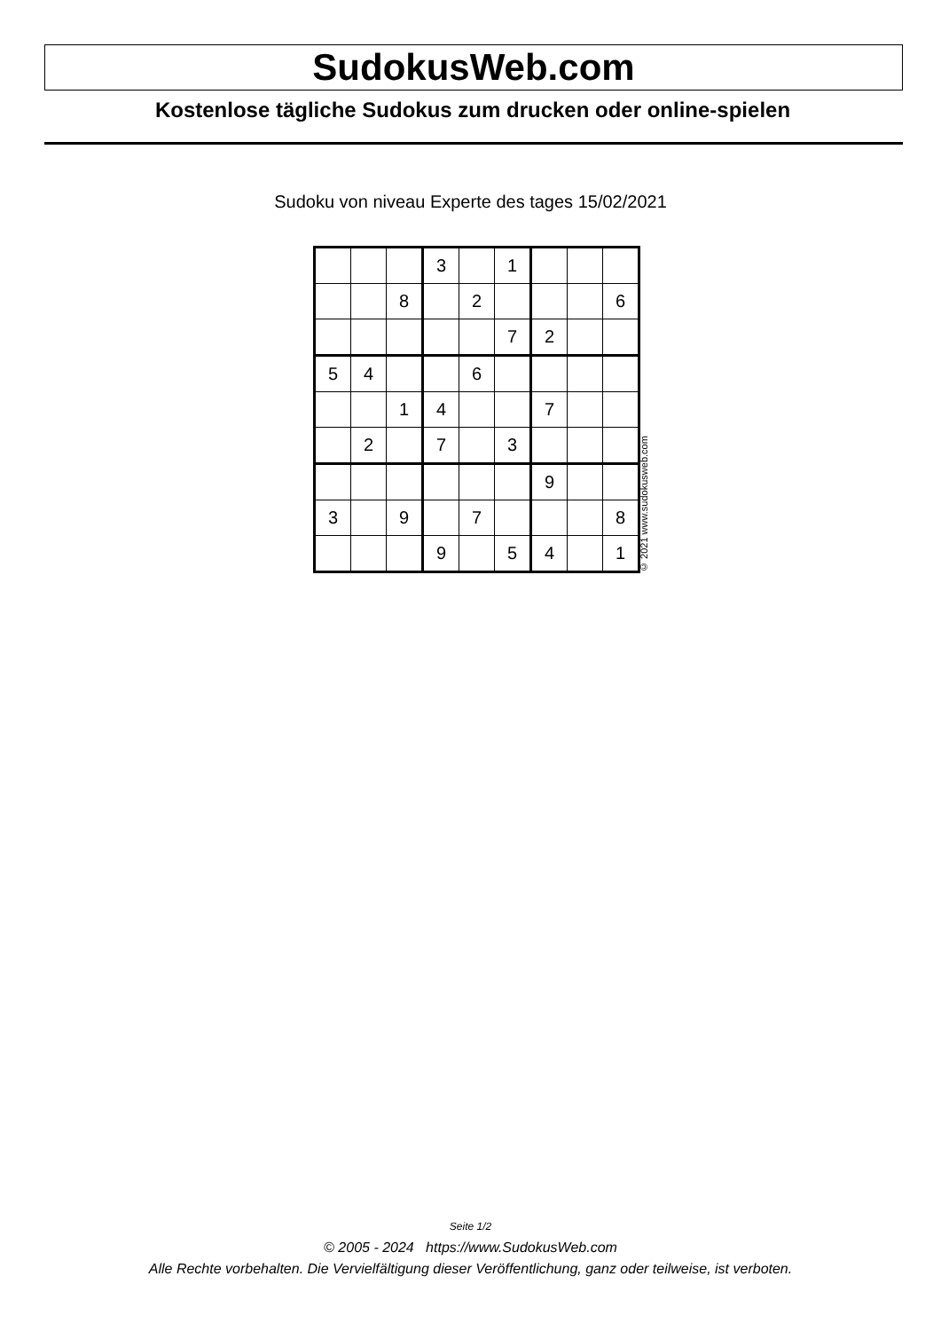SudokusWeb.com
Kostenlose tägliche Sudokus zum drucken oder online-spielen
Sudoku von niveau Experte des tages 15/02/2021
| | | | 3 | | 1 | | | |
| | | 8 | | 2 | | | | 6 |
| | | | | | 7 | 2 | | |
| 5 | 4 | | | 6 | | | | |
| | | 1 | 4 | | | 7 | | |
| | 2 | | 7 | | 3 | | | |
| | | | | | | 9 | | |
| 3 | | 9 | | 7 | | | | 8 |
| | | | 9 | | 5 | 4 | | 1 |
© 2021 www.sudokusweb.com
Seite 1/2
© 2005 - 2024 https://www.SudokusWeb.com
Alle Rechte vorbehalten. Die Vervielfältigung dieser Veröffentlichung, ganz oder teilweise, ist verboten.